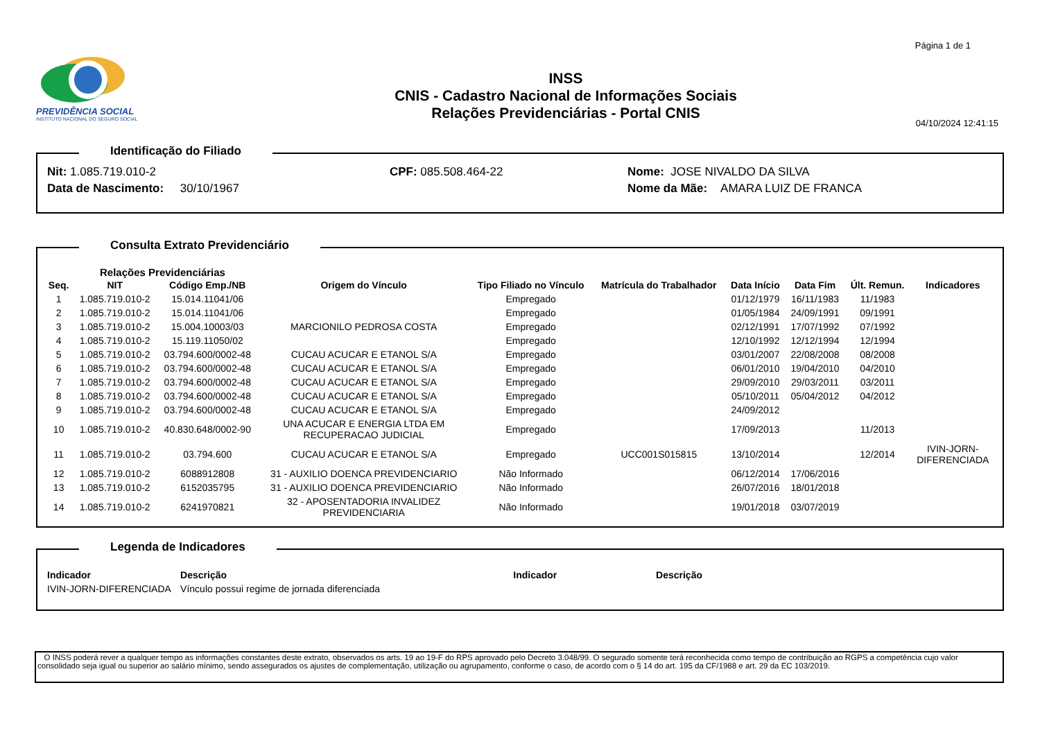Página 1 de 1
PREVIDÊNCIA SOCIAL
INSTITUTO NACIONAL DO SEGURO SOCIAL
INSS
CNIS - Cadastro Nacional de Informações Sociais
Relações Previdenciárias - Portal CNIS
04/10/2024 12:41:15
Identificação do Filiado
| Nit: 1.085.719.010-2 | CPF: 085.508.464-22 | Nome: JOSE NIVALDO DA SILVA |
| Data de Nascimento: 30/10/1967 | | Nome da Mãe: AMARA LUIZ DE FRANCA |
Consulta Extrato Previdenciário
Relações Previdenciárias
| Seq. | NIT | Código Emp./NB | Origem do Vínculo | Tipo Filiado no Vínculo | Matrícula do Trabalhador | Data Início | Data Fim | Últ. Remun. | Indicadores |
| --- | --- | --- | --- | --- | --- | --- | --- | --- | --- |
| 1 | 1.085.719.010-2 | 15.014.11041/06 | | Empregado | | 01/12/1979 | 16/11/1983 | 11/1983 | |
| 2 | 1.085.719.010-2 | 15.014.11041/06 | | Empregado | | 01/05/1984 | 24/09/1991 | 09/1991 | |
| 3 | 1.085.719.010-2 | 15.004.10003/03 | MARCIONILO PEDROSA COSTA | Empregado | | 02/12/1991 | 17/07/1992 | 07/1992 | |
| 4 | 1.085.719.010-2 | 15.119.11050/02 | | Empregado | | 12/10/1992 | 12/12/1994 | 12/1994 | |
| 5 | 1.085.719.010-2 | 03.794.600/0002-48 | CUCAU ACUCAR E ETANOL S/A | Empregado | | 03/01/2007 | 22/08/2008 | 08/2008 | |
| 6 | 1.085.719.010-2 | 03.794.600/0002-48 | CUCAU ACUCAR E ETANOL S/A | Empregado | | 06/01/2010 | 19/04/2010 | 04/2010 | |
| 7 | 1.085.719.010-2 | 03.794.600/0002-48 | CUCAU ACUCAR E ETANOL S/A | Empregado | | 29/09/2010 | 29/03/2011 | 03/2011 | |
| 8 | 1.085.719.010-2 | 03.794.600/0002-48 | CUCAU ACUCAR E ETANOL S/A | Empregado | | 05/10/2011 | 05/04/2012 | 04/2012 | |
| 9 | 1.085.719.010-2 | 03.794.600/0002-48 | CUCAU ACUCAR E ETANOL S/A | Empregado | | 24/09/2012 | | | |
| 10 | 1.085.719.010-2 | 40.830.648/0002-90 | UNA ACUCAR E ENERGIA LTDA EM RECUPERACAO JUDICIAL | Empregado | | 17/09/2013 | | 11/2013 | |
| 11 | 1.085.719.010-2 | 03.794.600 | CUCAU ACUCAR E ETANOL S/A | Empregado | UCC001S015815 | 13/10/2014 | | 12/2014 | IVIN-JORN- DIFERENCIADA |
| 12 | 1.085.719.010-2 | 6088912808 | 31 - AUXILIO DOENCA PREVIDENCIARIO | Não Informado | | 06/12/2014 | 17/06/2016 | | |
| 13 | 1.085.719.010-2 | 6152035795 | 31 - AUXILIO DOENCA PREVIDENCIARIO | Não Informado | | 26/07/2016 | 18/01/2018 | | |
| 14 | 1.085.719.010-2 | 6241970821 | 32 - APOSENTADORIA INVALIDEZ PREVIDENCIARIA | Não Informado | | 19/01/2018 | 03/07/2019 | | |
Legenda de Indicadores
| Indicador | Descrição | Indicador | Descrição |
| --- | --- | --- | --- |
| IVIN-JORN-DIFERENCIADA | Vínculo possui regime de jornada diferenciada | | |
O INSS poderá rever a qualquer tempo as informações constantes deste extrato, observados os arts. 19 ao 19-F do RPS aprovado pelo Decreto 3.048/99. O segurado somente terá reconhecida como tempo de contribuição ao RGPS a competência cujo valor consolidado seja igual ou superior ao salário mínimo, sendo assegurados os ajustes de complementação, utilização ou agrupamento, conforme o caso, de acordo com o § 14 do art. 195 da CF/1988 e art. 29 da EC 103/2019.